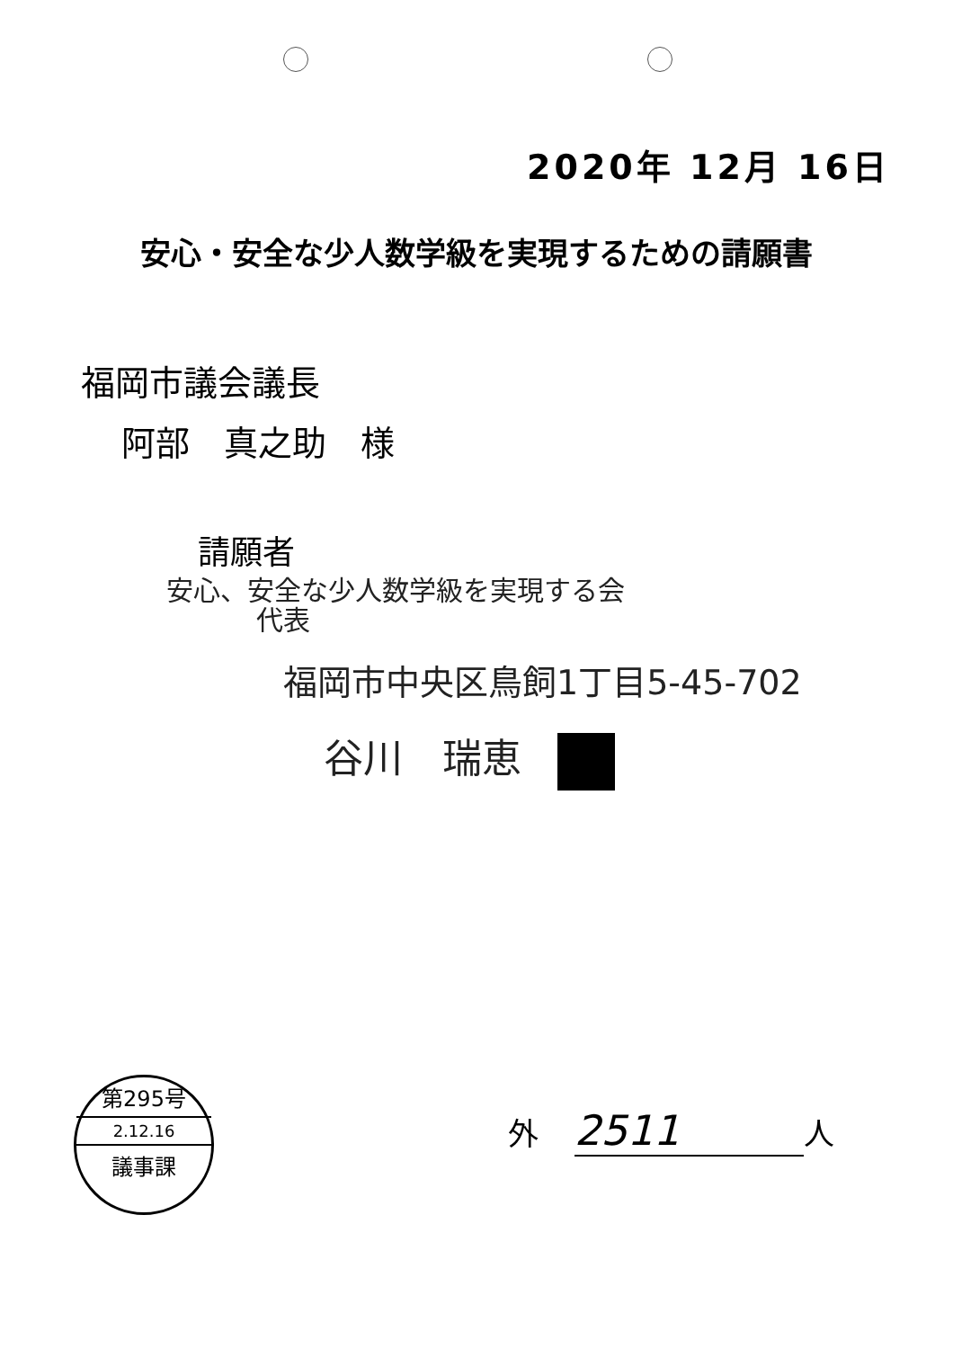2020年 12月 16日
安心・安全な少人数学級を実現するための請願書
福岡市議会議長
阿部　真之助　様
請願者
安心、安全な少人数学級を実現する会
代表
福岡市中央区鳥飼1丁目5-45-702
谷川　瑞恵
第295号
2.12.16
議事課
外 2511 人